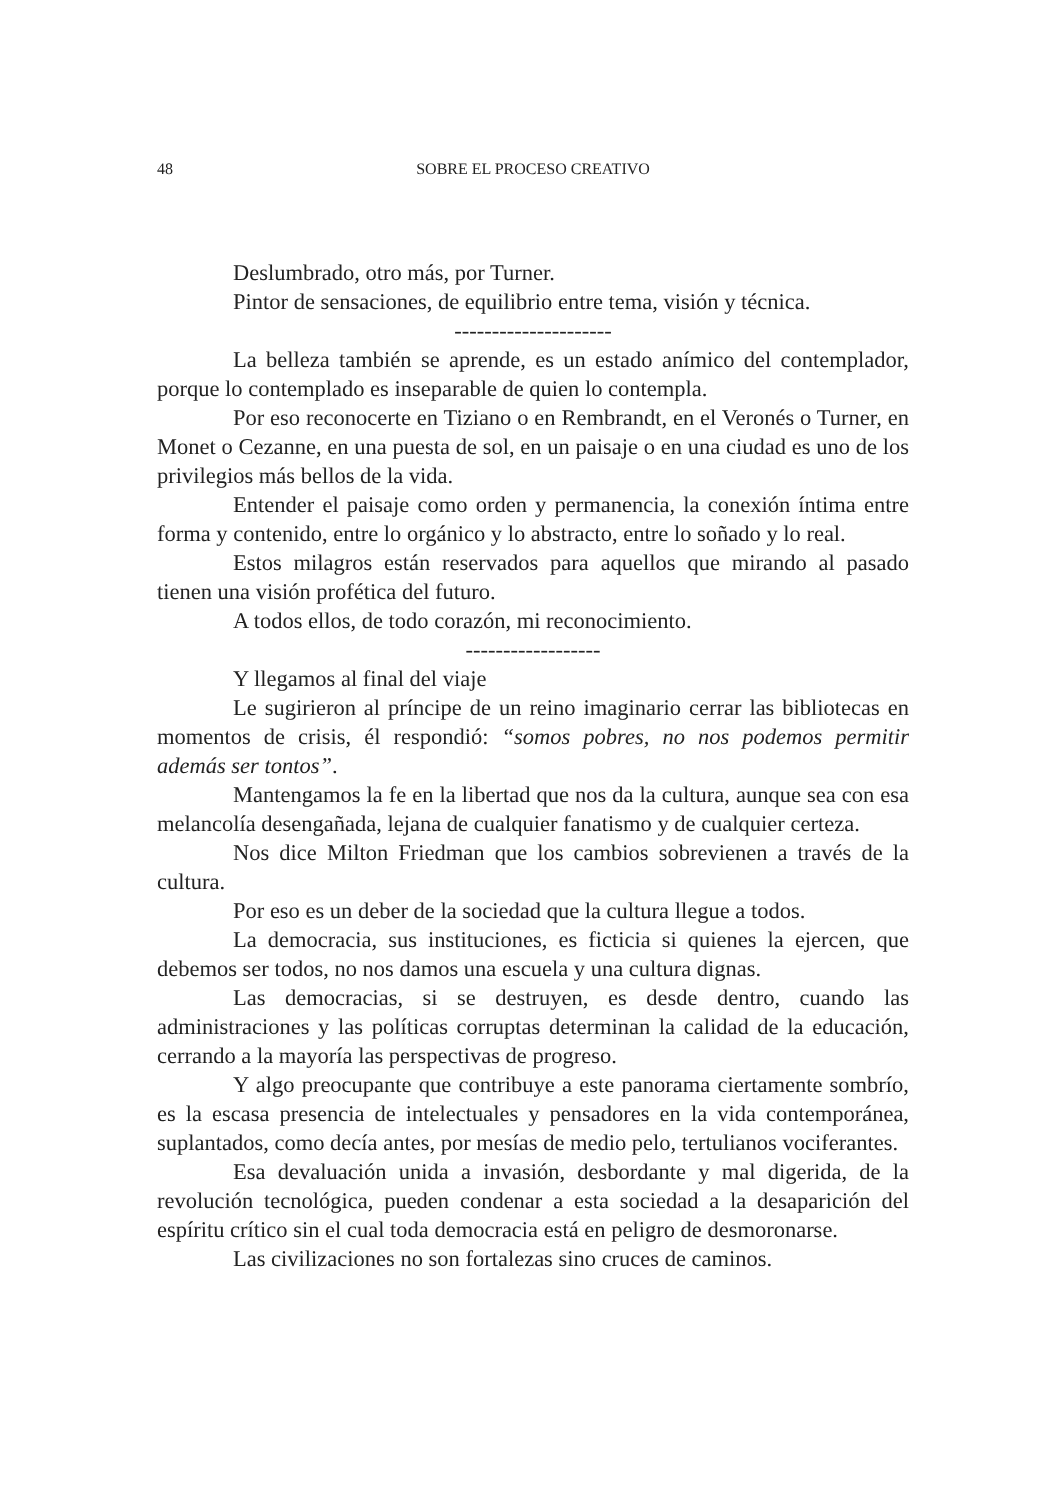48 SOBRE EL PROCESO CREATIVO
Deslumbrado, otro más, por Turner.
Pintor de sensaciones, de equilibrio entre tema, visión y técnica.
---------------------
La belleza también se aprende, es un estado anímico del contemplador, porque lo contemplado es inseparable de quien lo contempla.
Por eso reconocerte en Tiziano o en Rembrandt, en el Veronés o Turner, en Monet o Cezanne, en una puesta de sol, en un paisaje o en una ciudad es uno de los privilegios más bellos de la vida.
Entender el paisaje como orden y permanencia, la conexión íntima entre forma y contenido, entre lo orgánico y lo abstracto, entre lo soñado y lo real.
Estos milagros están reservados para aquellos que mirando al pasado tienen una visión profética del futuro.
A todos ellos, de todo corazón, mi reconocimiento.
------------------
Y llegamos al final del viaje
Le sugirieron al príncipe de un reino imaginario cerrar las bibliotecas en momentos de crisis, él respondió: “somos pobres, no nos podemos permitir además ser tontos”.
Mantengamos la fe en la libertad que nos da la cultura, aunque sea con esa melancolía desengañada, lejana de cualquier fanatismo y de cualquier certeza.
Nos dice Milton Friedman que los cambios sobrevienen a través de la cultura.
Por eso es un deber de la sociedad que la cultura llegue a todos.
La democracia, sus instituciones, es ficticia si quienes la ejercen, que debemos ser todos, no nos damos una escuela y una cultura dignas.
Las democracias, si se destruyen, es desde dentro, cuando las administraciones y las políticas corruptas determinan la calidad de la educación, cerrando a la mayoría las perspectivas de progreso.
Y algo preocupante que contribuye a este panorama ciertamente sombrío, es la escasa presencia de intelectuales y pensadores en la vida contemporánea, suplantados, como decía antes, por mesías de medio pelo, tertulianos vociferantes.
Esa devaluación unida a invasión, desbordante y mal digerida, de la revolución tecnológica, pueden condenar a esta sociedad a la desaparición del espíritu crítico sin el cual toda democracia está en peligro de desmoronarse.
Las civilizaciones no son fortalezas sino cruces de caminos.